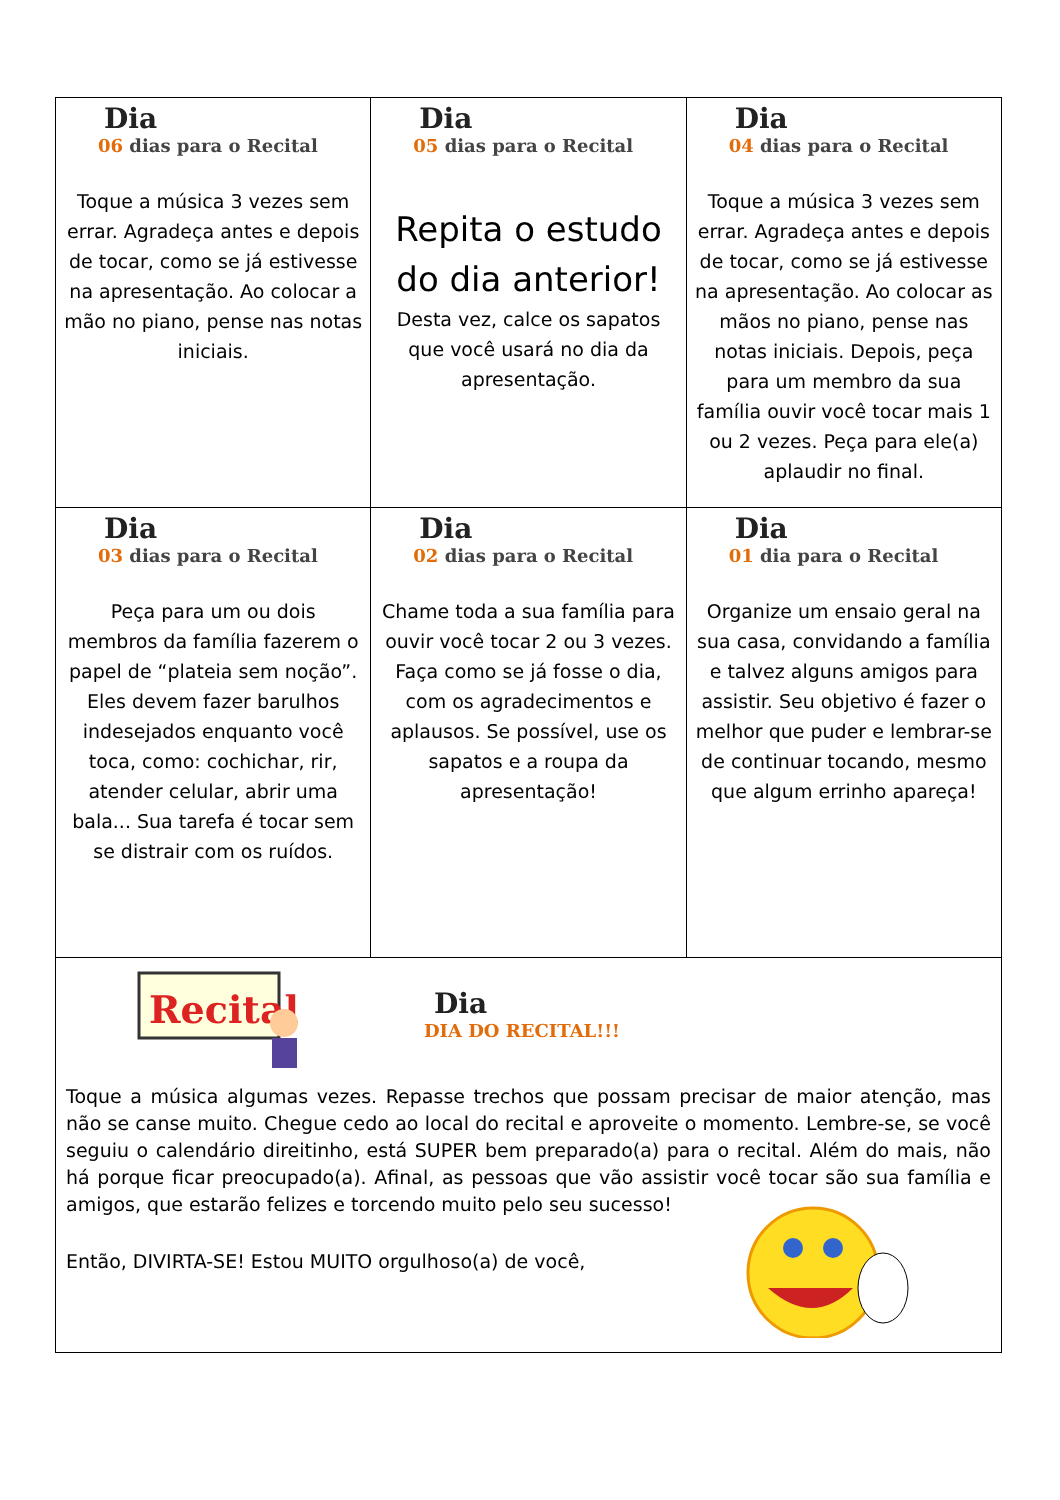| Dia 06 dias para o Recital Toque a música 3 vezes sem errar. Agradeça antes e depois de tocar, como se já estivesse na apresentação. Ao colocar a mão no piano, pense nas notas iniciais. | Dia 05 dias para o Recital Repita o estudo do dia anterior! Desta vez, calce os sapatos que você usará no dia da apresentação. | Dia 04 dias para o Recital Toque a música 3 vezes sem errar. Agradeça antes e depois de tocar, como se já estivesse na apresentação. Ao colocar as mãos no piano, pense nas notas iniciais. Depois, peça para um membro da sua família ouvir você tocar mais 1 ou 2 vezes. Peça para ele(a) aplaudir no final. |
| Dia 03 dias para o Recital Peça para um ou dois membros da família fazerem o papel de “plateia sem noção”. Eles devem fazer barulhos indesejados enquanto você toca, como: cochichar, rir, atender celular, abrir uma bala... Sua tarefa é tocar sem se distrair com os ruídos. | Dia 02 dias para o Recital Chame toda a sua família para ouvir você tocar 2 ou 3 vezes. Faça como se já fosse o dia, com os agradecimentos e aplausos. Se possível, use os sapatos e a roupa da apresentação! | Dia 01 dia para o Recital Organize um ensaio geral na sua casa, convidando a família e talvez alguns amigos para assistir. Seu objetivo é fazer o melhor que puder e lembrar-se de continuar tocando, mesmo que algum errinho apareça! |
| Recital Dia DIA DO RECITAL!!! Toque a música algumas vezes. Repasse trechos que possam precisar de maior atenção, mas não se canse muito. Chegue cedo ao local do recital e aproveite o momento. Lembre-se, se você seguiu o calendário direitinho, está SUPER bem preparado(a) para o recital. Além do mais, não há porque ficar preocupado(a). Afinal, as pessoas que vão assistir você tocar são sua família e amigos, que estarão felizes e torcendo muito pelo seu sucesso! Então, DIVIRTA-SE! Estou MUITO orgulhoso(a) de você, | | |